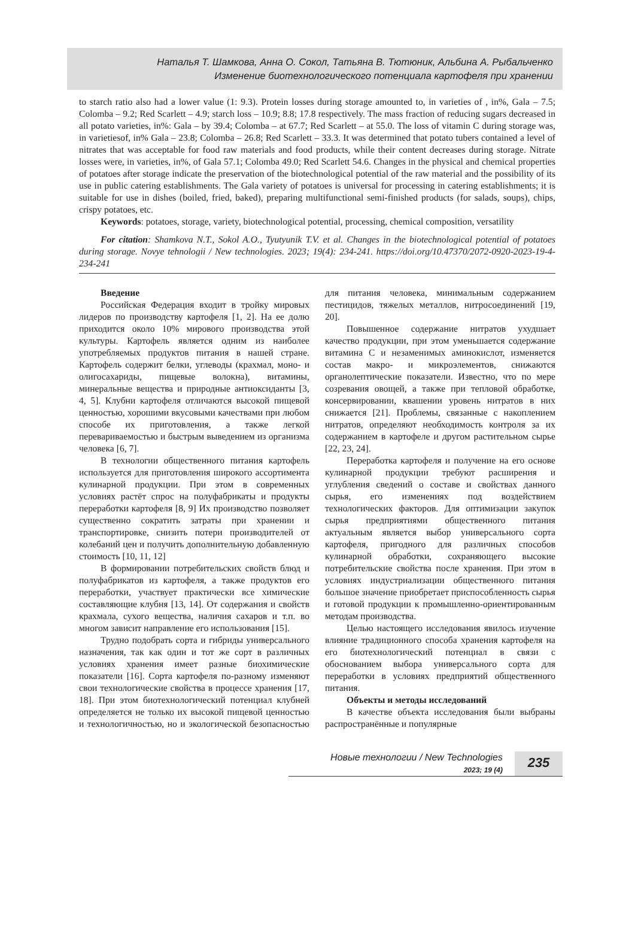Наталья Т. Шамкова, Анна О. Сокол, Татьяна В. Тютюник, Альбина А. Рыбальченко
Изменение биотехнологического потенциала картофеля при хранении
to starch ratio also had a lower value (1: 9.3). Protein losses during storage amounted to, in varieties of , in%, Gala – 7.5; Colomba – 9.2; Red Scarlett – 4.9; starch loss – 10.9; 8.8; 17.8 respectively. The mass fraction of reducing sugars decreased in all potato varieties, in%: Gala – by 39.4; Colomba – at 67.7; Red Scarlett – at 55.0. The loss of vitamin C during storage was, in varietiesof, in% Gala – 23.8; Colomba – 26.8; Red Scarlett – 33.3. It was determined that potato tubers contained a level of nitrates that was acceptable for food raw materials and food products, while their content decreases during storage. Nitrate losses were, in varieties, in%, of Gala 57.1; Colomba 49.0; Red Scarlett 54.6. Changes in the physical and chemical properties of potatoes after storage indicate the preservation of the biotechnological potential of the raw material and the possibility of its use in public catering establishments. The Gala variety of potatoes is universal for processing in catering establishments; it is suitable for use in dishes (boiled, fried, baked), preparing multifunctional semi-finished products (for salads, soups), chips, crispy potatoes, etc.
Keywords: potatoes, storage, variety, biotechnological potential, processing, chemical composition, versatility
For citation: Shamkova N.T., Sokol A.O., Tyutyunik T.V. et al. Changes in the biotechnological potential of potatoes during storage. Novye tehnologii / New technologies. 2023; 19(4): 234-241. https://doi.org/10.47370/2072-0920-2023-19-4-234-241
Введение
Российская Федерация входит в тройку мировых лидеров по производству картофеля [1, 2]. На ее долю приходится около 10% мирового производства этой культуры. Картофель является одним из наиболее употребляемых продуктов питания в нашей стране. Картофель содержит белки, углеводы (крахмал, моно- и олигосахариды, пищевые волокна), витамины, минеральные вещества и природные антиоксиданты [3, 4, 5]. Клубни картофеля отличаются высокой пищевой ценностью, хорошими вкусовыми качествами при любом способе их приготовления, а также легкой перевариваемостью и быстрым выведением из организма человека [6, 7].
В технологии общественного питания картофель используется для приготовления широкого ассортимента кулинарной продукции. При этом в современных условиях растёт спрос на полуфабрикаты и продукты переработки картофеля [8, 9] Их производство позволяет существенно сократить затраты при хранении и транспортировке, снизить потери производителей от колебаний цен и получить дополнительную добавленную стоимость [10, 11, 12]
В формировании потребительских свойств блюд и полуфабрикатов из картофеля, а также продуктов его переработки, участвует практически все химические составляющие клубня [13, 14]. От содержания и свойств крахмала, сухого вещества, наличия сахаров и т.п. во многом зависит направление его использования [15].
Трудно подобрать сорта и гибриды универсального назначения, так как один и тот же сорт в различных условиях хранения имеет разные биохимические показатели [16]. Сорта картофеля по-разному изменяют свои технологические свойства в процессе хранения [17, 18]. При этом биотехнологический потенциал клубней определяется не только их высокой пищевой ценностью и технологичностью, но и экологической безопасностью для питания человека, минимальным содержанием пестицидов, тяжелых металлов, нитросоединений [19, 20].
Повышенное содержание нитратов ухудшает качество продукции, при этом уменьшается содержание витамина С и незаменимых аминокислот, изменяется состав макро- и микроэлементов, снижаются органолептические показатели. Известно, что по мере созревания овощей, а также при тепловой обработке, консервировании, квашении уровень нитратов в них снижается [21]. Проблемы, связанные с накоплением нитратов, определяют необходимость контроля за их содержанием в картофеле и другом растительном сырье [22, 23, 24].
Переработка картофеля и получение на его основе кулинарной продукции требуют расширения и углубления сведений о составе и свойствах данного сырья, его изменениях под воздействием технологических факторов. Для оптимизации закупок сырья предприятиями общественного питания актуальным является выбор универсального сорта картофеля, пригодного для различных способов кулинарной обработки, сохраняющего высокие потребительские свойства после хранения. При этом в условиях индустриализации общественного питания большое значение приобретает приспособленность сырья и готовой продукции к промышленно-ориентированным методам производства.
Целью настоящего исследования явилось изучение влияние традиционного способа хранения картофеля на его биотехнологический потенциал в связи с обоснованием выбора универсального сорта для переработки в условиях предприятий общественного питания.
Объекты и методы исследований
В качестве объекта исследования были выбраны распространённые и популярные
Новые технологии / New Technologies
2023; 19 (4)
235